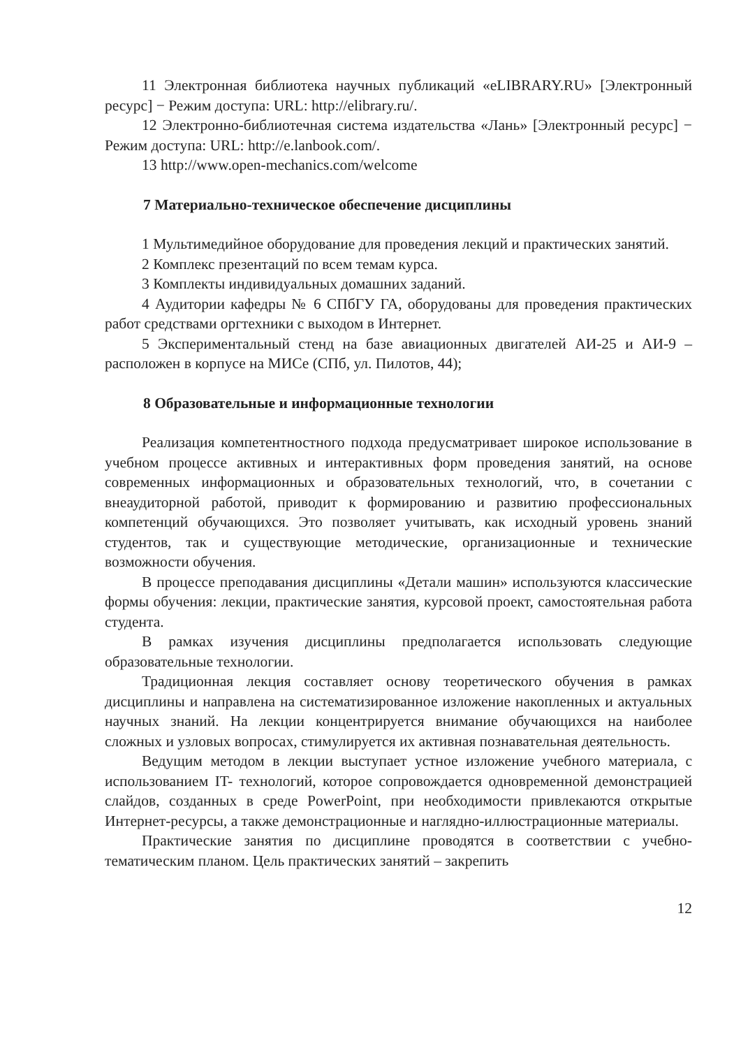11 Электронная библиотека научных публикаций «eLIBRARY.RU» [Электронный ресурс] − Режим доступа: URL: http://elibrary.ru/.
12 Электронно-библиотечная система издательства «Лань» [Электронный ресурс] − Режим доступа: URL: http://e.lanbook.com/.
13 http://www.open-mechanics.com/welcome
7 Материально-техническое обеспечение дисциплины
1 Мультимедийное оборудование для проведения лекций и практических занятий.
2 Комплекс презентаций по всем темам курса.
3 Комплекты индивидуальных домашних заданий.
4 Аудитории кафедры № 6 СПбГУ ГА, оборудованы для проведения практических работ средствами оргтехники с выходом в Интернет.
5 Экспериментальный стенд на базе авиационных двигателей АИ-25 и АИ-9 – расположен в корпусе на МИСе (СПб, ул. Пилотов, 44);
8 Образовательные и информационные технологии
Реализация компетентностного подхода предусматривает широкое использование в учебном процессе активных и интерактивных форм проведения занятий, на основе современных информационных и образовательных технологий, что, в сочетании с внеаудиторной работой, приводит к формированию и развитию профессиональных компетенций обучающихся. Это позволяет учитывать, как исходный уровень знаний студентов, так и существующие методические, организационные и технические возможности обучения.
В процессе преподавания дисциплины «Детали машин» используются классические формы обучения: лекции, практические занятия, курсовой проект, самостоятельная работа студента.
В рамках изучения дисциплины предполагается использовать следующие образовательные технологии.
Традиционная лекция составляет основу теоретического обучения в рамках дисциплины и направлена на систематизированное изложение накопленных и актуальных научных знаний. На лекции концентрируется внимание обучающихся на наиболее сложных и узловых вопросах, стимулируется их активная познавательная деятельность.
Ведущим методом в лекции выступает устное изложение учебного материала, с использованием IT- технологий, которое сопровождается одновременной демонстрацией слайдов, созданных в среде PowerPoint, при необходимости привлекаются открытые Интернет-ресурсы, а также демонстрационные и наглядно-иллюстрационные материалы.
Практические занятия по дисциплине проводятся в соответствии с учебно-тематическим планом. Цель практических занятий – закрепить
12